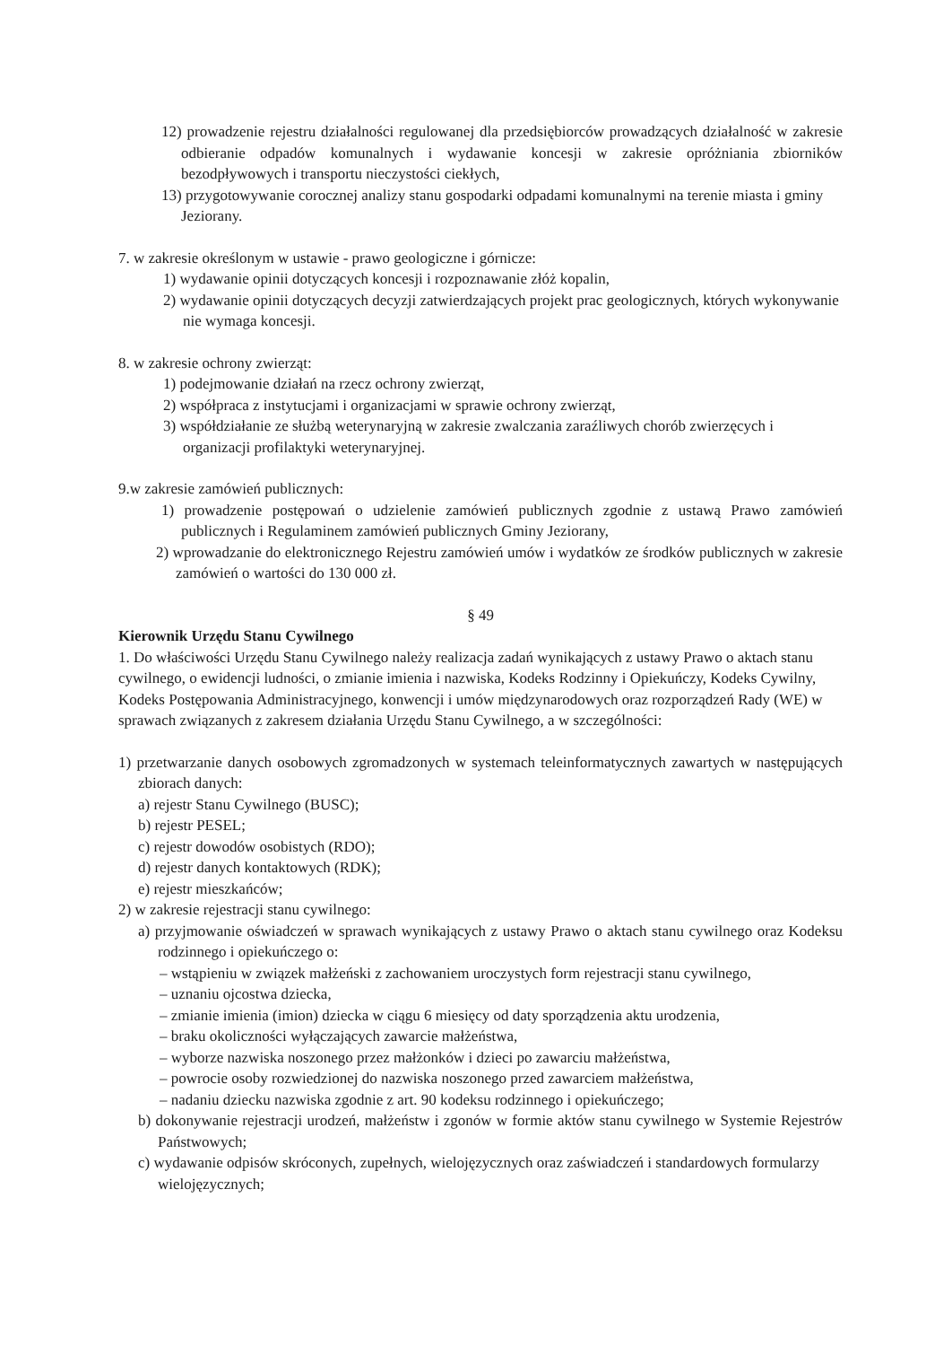12) prowadzenie rejestru działalności regulowanej dla przedsiębiorców prowadzących działalność w zakresie odbieranie odpadów komunalnych i wydawanie koncesji w zakresie opróżniania zbiorników bezodpływowych i transportu nieczystości ciekłych,
13) przygotowywanie corocznej analizy stanu gospodarki odpadami komunalnymi na terenie miasta i gminy Jeziorany.
7. w zakresie określonym w ustawie - prawo geologiczne i górnicze:
1) wydawanie opinii dotyczących koncesji i rozpoznawanie złóż kopalin,
2) wydawanie opinii dotyczących decyzji zatwierdzających projekt prac geologicznych, których wykonywanie nie wymaga koncesji.
8. w zakresie ochrony zwierząt:
1) podejmowanie działań na rzecz ochrony zwierząt,
2) współpraca z instytucjami i organizacjami w sprawie ochrony zwierząt,
3) współdziałanie ze służbą weterynaryjną w zakresie zwalczania zaraźliwych chorób zwierzęcych i organizacji profilaktyki weterynaryjnej.
9.w zakresie zamówień publicznych:
1) prowadzenie postępowań o udzielenie zamówień publicznych zgodnie z ustawą Prawo zamówień publicznych i Regulaminem zamówień publicznych Gminy Jeziorany,
2) wprowadzanie do elektronicznego Rejestru zamówień umów i wydatków ze środków publicznych w zakresie zamówień o wartości do 130 000 zł.
§ 49
Kierownik Urzędu Stanu Cywilnego
1. Do właściwości Urzędu Stanu Cywilnego należy realizacja zadań wynikających z ustawy Prawo o aktach stanu cywilnego, o ewidencji ludności, o zmianie imienia i nazwiska, Kodeks Rodzinny i Opiekuńczy, Kodeks Cywilny, Kodeks Postępowania Administracyjnego, konwencji i umów międzynarodowych oraz rozporządzeń Rady (WE) w sprawach związanych z zakresem działania Urzędu Stanu Cywilnego, a w szczególności:
1) przetwarzanie danych osobowych zgromadzonych w systemach teleinformatycznych zawartych w następujących zbiorach danych:
a) rejestr Stanu Cywilnego (BUSC);
b) rejestr PESEL;
c) rejestr dowodów osobistych (RDO);
d) rejestr danych kontaktowych (RDK);
e) rejestr mieszkańców;
2) w zakresie rejestracji stanu cywilnego:
a) przyjmowanie oświadczeń w sprawach wynikających z ustawy Prawo o aktach stanu cywilnego oraz Kodeksu rodzinnego i opiekuńczego o:
– wstąpieniu w związek małżeński z zachowaniem uroczystych form rejestracji stanu cywilnego,
– uznaniu ojcostwa dziecka,
– zmianie imienia (imion) dziecka w ciągu 6 miesięcy od daty sporządzenia aktu urodzenia,
– braku okoliczności wyłączających zawarcie małżeństwa,
– wyborze nazwiska noszonego przez małżonków i dzieci po zawarciu małżeństwa,
– powrocie osoby rozwiedzionej do nazwiska noszonego przed zawarciem małżeństwa,
– nadaniu dziecku nazwiska zgodnie z art. 90 kodeksu rodzinnego i opiekuńczego;
b) dokonywanie rejestracji urodzeń, małżeństw i zgonów w formie aktów stanu cywilnego w Systemie Rejestrów Państwowych;
c) wydawanie odpisów skróconych, zupełnych, wielojęzycznych oraz zaświadczeń i standardowych formularzy wielojęzycznych;